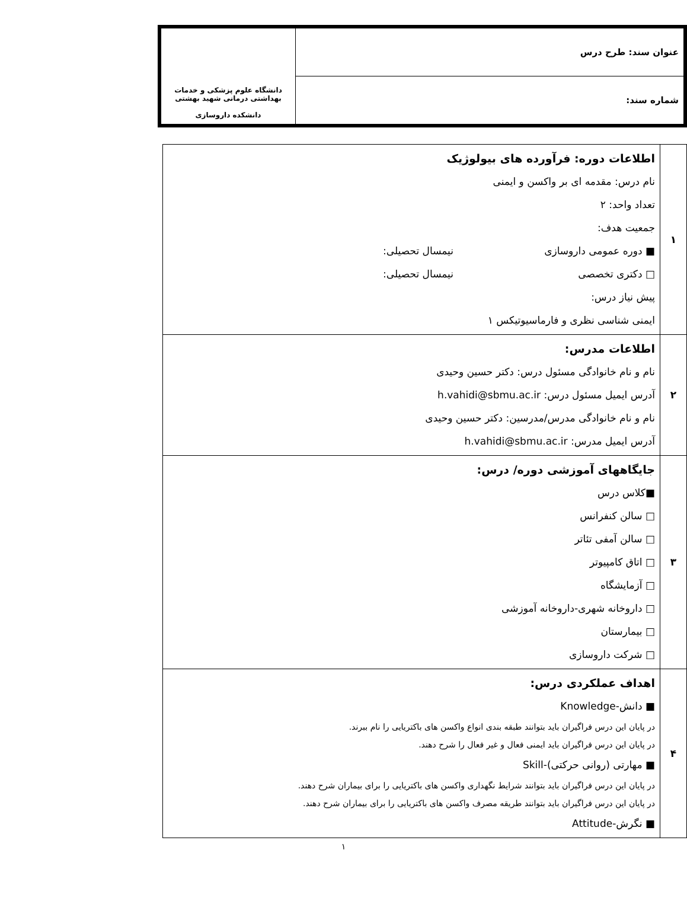| عنوان سند: طرح درس | دانشگاه علوم پزشکی و خدمات بهداشتی درمانی شهید بهشتی دانشکده داروسازی |
| شماره سند: | |
| ۱ | اطلاعات دوره: فرآورده های بیولوژیک نام درس: مقدمه ای بر واکسن و ایمنی تعداد واحد: ۲ جمعیت هدف: ■ دوره عمومی داروسازی نیمسال تحصیلی: □ دکتری تخصصی نیمسال تحصیلی: پیش نیاز درس: ایمنی شناسی نظری و فارماسیوتیکس ۱ |
| ۲ | اطلاعات مدرس: نام و نام خانوادگی مسئول درس: دکتر حسین وحیدی آدرس ایمیل مسئول درس: h.vahidi@sbmu.ac.ir نام و نام خانوادگی مدرس/مدرسین: دکتر حسین وحیدی آدرس ایمیل مدرس: h.vahidi@sbmu.ac.ir |
| ۳ | جایگاههای آموزشی دوره/ درس: ■کلاس درس □ سالن کنفرانس □ سالن آمفی تئاتر □ اتاق کامپیوتر □ آزمایشگاه □ داروخانه شهری-داروخانه آموزشی □ بیمارستان □ شرکت داروسازی |
| ۴ | اهداف عملکردی درس: ■ دانش-Knowledge در پایان این درس فراگیران باید بتوانند طبقه بندی انواع واکسن های باکتریایی را نام ببرند. در پایان این درس فراگیران باید ایمنی فعال و غیر فعال را شرح دهند. ■ مهارتی (روانی حرکتی)-Skill در پایان این درس فراگیران باید بتوانند شرایط نگهداری واکسن های باکتریایی را برای بیماران شرح دهند. در پایان این درس فراگیران باید بتوانند طریقه مصرف واکسن های باکتریایی را برای بیماران شرح دهند. ■ نگرش-Attitude |
۱